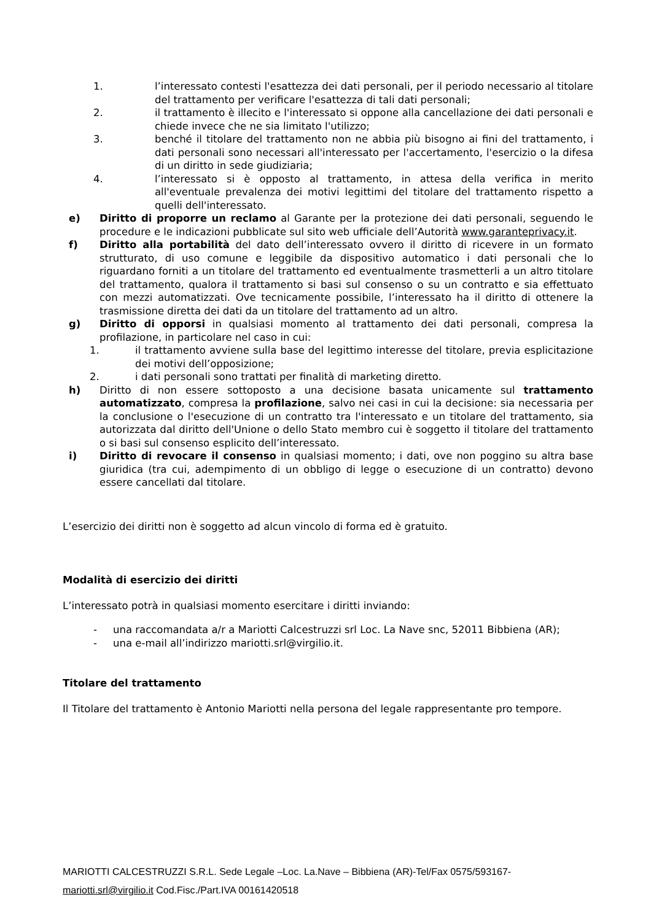1. l’interessato contesti l'esattezza dei dati personali, per il periodo necessario al titolare del trattamento per verificare l'esattezza di tali dati personali;
2. il trattamento è illecito e l'interessato si oppone alla cancellazione dei dati personali e chiede invece che ne sia limitato l'utilizzo;
3. benché il titolare del trattamento non ne abbia più bisogno ai fini del trattamento, i dati personali sono necessari all'interessato per l'accertamento, l'esercizio o la difesa di un diritto in sede giudiziaria;
4. l’interessato si è opposto al trattamento, in attesa della verifica in merito all'eventuale prevalenza dei motivi legittimi del titolare del trattamento rispetto a quelli dell'interessato.
e) Diritto di proporre un reclamo al Garante per la protezione dei dati personali, seguendo le procedure e le indicazioni pubblicate sul sito web ufficiale dell’Autorità www.garanteprivacy.it.
f) Diritto alla portabilità del dato dell’interessato ovvero il diritto di ricevere in un formato strutturato, di uso comune e leggibile da dispositivo automatico i dati personali che lo riguardano forniti a un titolare del trattamento ed eventualmente trasmetterli a un altro titolare del trattamento, qualora il trattamento si basi sul consenso o su un contratto e sia effettuato con mezzi automatizzati. Ove tecnicamente possibile, l’interessato ha il diritto di ottenere la trasmissione diretta dei dati da un titolare del trattamento ad un altro.
g) Diritto di opporsi in qualsiasi momento al trattamento dei dati personali, compresa la profilazione, in particolare nel caso in cui:
1. il trattamento avviene sulla base del legittimo interesse del titolare, previa esplicitazione dei motivi dell’opposizione;
2. i dati personali sono trattati per finalità di marketing diretto.
h) Diritto di non essere sottoposto a una decisione basata unicamente sul trattamento automatizzato, compresa la profilazione, salvo nei casi in cui la decisione: sia necessaria per la conclusione o l'esecuzione di un contratto tra l'interessato e un titolare del trattamento, sia autorizzata dal diritto dell'Unione o dello Stato membro cui è soggetto il titolare del trattamento o si basi sul consenso esplicito dell’interessato.
i) Diritto di revocare il consenso in qualsiasi momento; i dati, ove non poggino su altra base giuridica (tra cui, adempimento di un obbligo di legge o esecuzione di un contratto) devono essere cancellati dal titolare.
L’esercizio dei diritti non è soggetto ad alcun vincolo di forma ed è gratuito.
Modalità di esercizio dei diritti
L’interessato potrà in qualsiasi momento esercitare i diritti inviando:
- una raccomandata a/r a Mariotti Calcestruzzi srl Loc. La Nave snc, 52011 Bibbiena (AR);
- una e-mail all’indirizzo mariotti.srl@virgilio.it.
Titolare del trattamento
Il Titolare del trattamento è Antonio Mariotti nella persona del legale rappresentante pro tempore.
MARIOTTI CALCESTRUZZI S.R.L. Sede Legale –Loc. La.Nave – Bibbiena (AR)-Tel/Fax 0575/593167-
mariotti.srl@virgilio.it Cod.Fisc./Part.IVA 00161420518